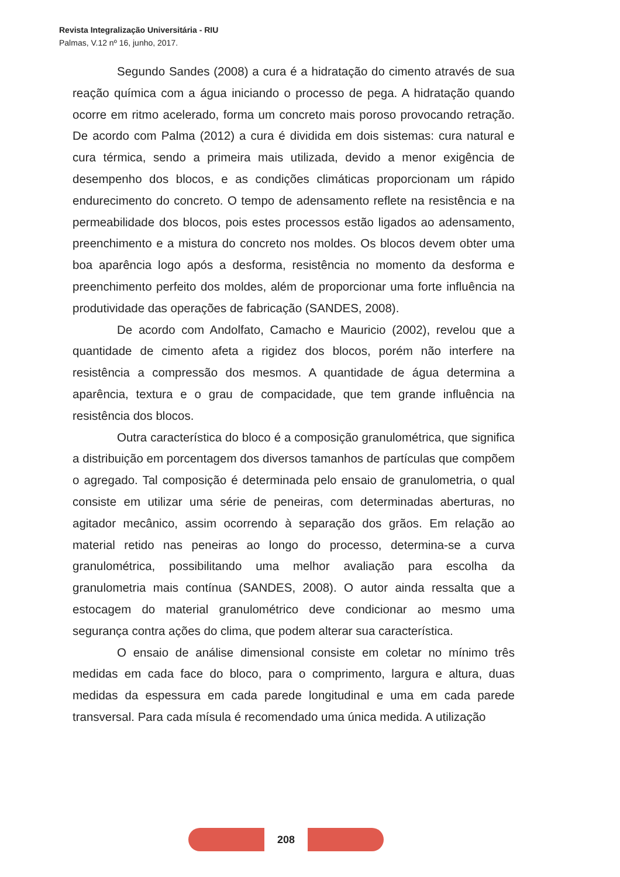Revista Integralização Universitária - RIU
Palmas, V.12 nº 16, junho, 2017.
Segundo Sandes (2008) a cura é a hidratação do cimento através de sua reação química com a água iniciando o processo de pega. A hidratação quando ocorre em ritmo acelerado, forma um concreto mais poroso provocando retração. De acordo com Palma (2012) a cura é dividida em dois sistemas: cura natural e cura térmica, sendo a primeira mais utilizada, devido a menor exigência de desempenho dos blocos, e as condições climáticas proporcionam um rápido endurecimento do concreto. O tempo de adensamento reflete na resistência e na permeabilidade dos blocos, pois estes processos estão ligados ao adensamento, preenchimento e a mistura do concreto nos moldes. Os blocos devem obter uma boa aparência logo após a desforma, resistência no momento da desforma e preenchimento perfeito dos moldes, além de proporcionar uma forte influência na produtividade das operações de fabricação (SANDES, 2008).
De acordo com Andolfato, Camacho e Mauricio (2002), revelou que a quantidade de cimento afeta a rigidez dos blocos, porém não interfere na resistência a compressão dos mesmos. A quantidade de água determina a aparência, textura e o grau de compacidade, que tem grande influência na resistência dos blocos.
Outra característica do bloco é a composição granulométrica, que significa a distribuição em porcentagem dos diversos tamanhos de partículas que compõem o agregado. Tal composição é determinada pelo ensaio de granulometria, o qual consiste em utilizar uma série de peneiras, com determinadas aberturas, no agitador mecânico, assim ocorrendo à separação dos grãos. Em relação ao material retido nas peneiras ao longo do processo, determina-se a curva granulométrica, possibilitando uma melhor avaliação para escolha da granulometria mais contínua (SANDES, 2008). O autor ainda ressalta que a estocagem do material granulométrico deve condicionar ao mesmo uma segurança contra ações do clima, que podem alterar sua característica.
O ensaio de análise dimensional consiste em coletar no mínimo três medidas em cada face do bloco, para o comprimento, largura e altura, duas medidas da espessura em cada parede longitudinal e uma em cada parede transversal. Para cada mísula é recomendado uma única medida. A utilização
208